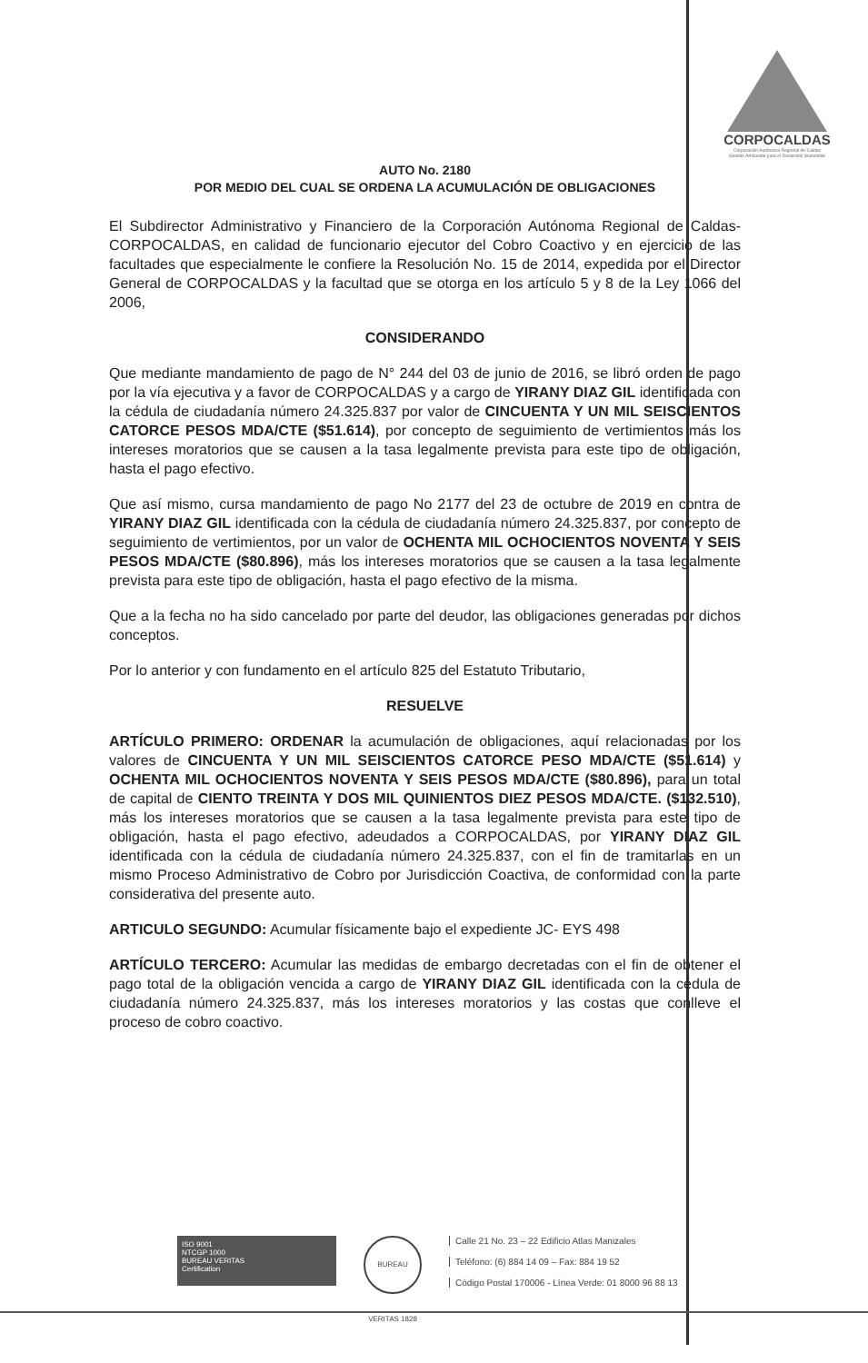CORPOCALDAS
Corporación Autónoma Regional de Caldas
Gestión Ambiental para el Desarrollo Sostenible
AUTO No. 2180
POR MEDIO DEL CUAL SE ORDENA LA ACUMULACIÓN DE OBLIGACIONES
El Subdirector Administrativo y Financiero de la Corporación Autónoma Regional de Caldas-CORPOCALDAS, en calidad de funcionario ejecutor del Cobro Coactivo y en ejercicio de las facultades que especialmente le confiere la Resolución No. 15 de 2014, expedida por el Director General de CORPOCALDAS y la facultad que se otorga en los artículo 5 y 8 de la Ley 1066 del 2006,
CONSIDERANDO
Que mediante mandamiento de pago de N° 244 del 03 de junio de 2016, se libró orden de pago por la vía ejecutiva y a favor de CORPOCALDAS y a cargo de YIRANY DIAZ GIL identificada con la cédula de ciudadanía número 24.325.837 por valor de CINCUENTA Y UN MIL SEISCIENTOS CATORCE PESOS MDA/CTE ($51.614), por concepto de seguimiento de vertimientos más los intereses moratorios que se causen a la tasa legalmente prevista para este tipo de obligación, hasta el pago efectivo.
Que así mismo, cursa mandamiento de pago No 2177 del 23 de octubre de 2019 en contra de YIRANY DIAZ GIL identificada con la cédula de ciudadanía número 24.325.837, por concepto de seguimiento de vertimientos, por un valor de OCHENTA MIL OCHOCIENTOS NOVENTA Y SEIS PESOS MDA/CTE ($80.896), más los intereses moratorios que se causen a la tasa legalmente prevista para este tipo de obligación, hasta el pago efectivo de la misma.
Que a la fecha no ha sido cancelado por parte del deudor, las obligaciones generadas por dichos conceptos.
Por lo anterior y con fundamento en el artículo 825 del Estatuto Tributario,
RESUELVE
ARTÍCULO PRIMERO: ORDENAR la acumulación de obligaciones, aquí relacionadas por los valores de CINCUENTA Y UN MIL SEISCIENTOS CATORCE PESO MDA/CTE ($51.614) y OCHENTA MIL OCHOCIENTOS NOVENTA Y SEIS PESOS MDA/CTE ($80.896), para un total de capital de CIENTO TREINTA Y DOS MIL QUINIENTOS DIEZ PESOS MDA/CTE. ($132.510), más los intereses moratorios que se causen a la tasa legalmente prevista para este tipo de obligación, hasta el pago efectivo, adeudados a CORPOCALDAS, por YIRANY DIAZ GIL identificada con la cédula de ciudadanía número 24.325.837, con el fin de tramitarlas en un mismo Proceso Administrativo de Cobro por Jurisdicción Coactiva, de conformidad con la parte considerativa del presente auto.
ARTICULO SEGUNDO: Acumular físicamente bajo el expediente JC- EYS 498
ARTÍCULO TERCERO: Acumular las medidas de embargo decretadas con el fin de obtener el pago total de la obligación vencida a cargo de YIRANY DIAZ GIL identificada con la cédula de ciudadanía número 24.325.837, más los intereses moratorios y las costas que conlleve el proceso de cobro coactivo.
ISO 9001
NTCGP 1000
BUREAU VERITAS
Certification
BUREAU VERITAS 1828
Calle 21 No. 23 – 22 Edificio Atlas Manizales
Teléfono: (6) 884 14 09 – Fax: 884 19 52
Código Postal 170006 - Línea Verde: 01 8000 96 88 13